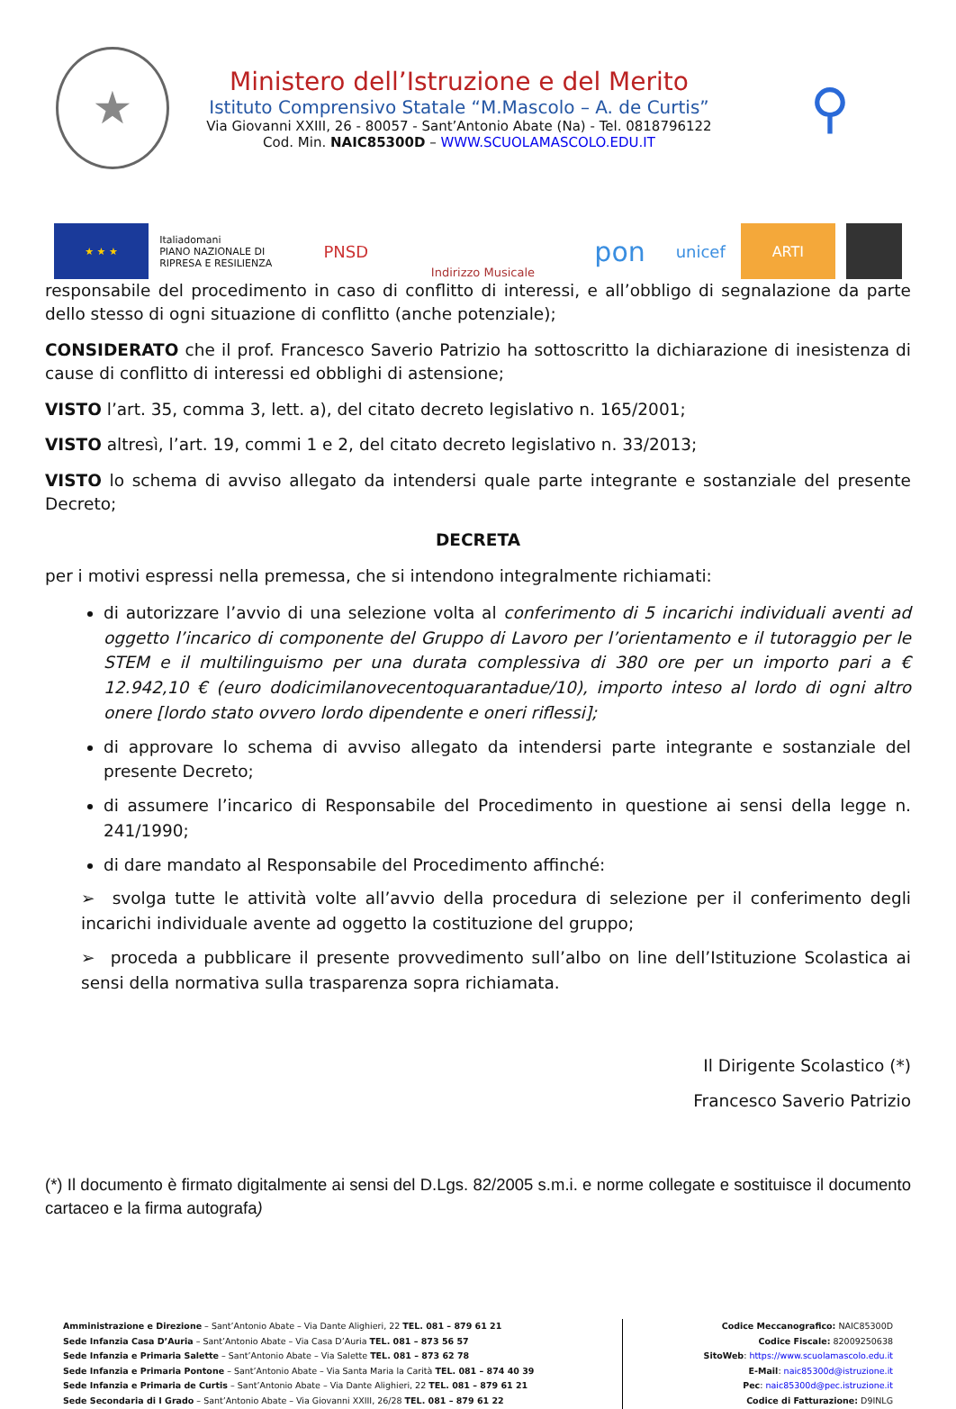★
Ministero dell’Istruzione e del Merito
Istituto Comprensivo Statale “M.Mascolo – A. de Curtis”
Via Giovanni XXIII, 26 - 80057 - Sant’Antonio Abate (Na) - Tel. 0818796122
Cod. Min. NAIC85300D – WWW.SCUOLAMASCOLO.EDU.IT
⚲
★ ★ ★
Italiadomani
PIANO NAZIONALE DI RIPRESA E RESILIENZA
PNSD
Indirizzo Musicale
pon
unicef
ARTI
responsabile del procedimento in caso di conflitto di interessi, e all’obbligo di segnalazione da parte dello stesso di ogni situazione di conflitto (anche potenziale);
CONSIDERATO che il prof. Francesco Saverio Patrizio ha sottoscritto la dichiarazione di inesistenza di cause di conflitto di interessi ed obblighi di astensione;
VISTO l’art. 35, comma 3, lett. a), del citato decreto legislativo n. 165/2001;
VISTO altresì, l’art. 19, commi 1 e 2, del citato decreto legislativo n. 33/2013;
VISTO lo schema di avviso allegato da intendersi quale parte integrante e sostanziale del presente Decreto;
DECRETA
per i motivi espressi nella premessa, che si intendono integralmente richiamati:
di autorizzare l’avvio di una selezione volta al conferimento di 5 incarichi individuali aventi ad oggetto l’incarico di componente del Gruppo di Lavoro per l’orientamento e il tutoraggio per le STEM e il multilinguismo per una durata complessiva di 380 ore per un importo pari a € 12.942,10 € (euro dodicimilanovecentoquarantadue/10), importo inteso al lordo di ogni altro onere [lordo stato ovvero lordo dipendente e oneri riflessi];
di approvare lo schema di avviso allegato da intendersi parte integrante e sostanziale del presente Decreto;
di assumere l’incarico di Responsabile del Procedimento in questione ai sensi della legge n. 241/1990;
di dare mandato al Responsabile del Procedimento affinché:
➢ svolga tutte le attività volte all’avvio della procedura di selezione per il conferimento degli incarichi individuale avente ad oggetto la costituzione del gruppo;
➢ proceda a pubblicare il presente provvedimento sull’albo on line dell’Istituzione Scolastica ai sensi della normativa sulla trasparenza sopra richiamata.
Il Dirigente Scolastico (*)
Francesco Saverio Patrizio
(*) Il documento è firmato digitalmente ai sensi del D.Lgs. 82/2005 s.m.i. e norme collegate e sostituisce il documento cartaceo e la firma autografa)
Amministrazione e Direzione – Sant’Antonio Abate – Via Dante Alighieri, 22 TEL. 081 – 879 61 21
Sede Infanzia Casa D’Auria – Sant’Antonio Abate – Via Casa D’Auria TEL. 081 – 873 56 57
Sede Infanzia e Primaria Salette – Sant’Antonio Abate – Via Salette TEL. 081 – 873 62 78
Sede Infanzia e Primaria Pontone – Sant’Antonio Abate – Via Santa Maria la Carità TEL. 081 – 874 40 39
Sede Infanzia e Primaria de Curtis – Sant’Antonio Abate – Via Dante Alighieri, 22 TEL. 081 – 879 61 21
Sede Secondaria di I Grado – Sant’Antonio Abate – Via Giovanni XXIII, 26/28 TEL. 081 – 879 61 22
Codice Meccanografico: NAIC85300D
Codice Fiscale: 82009250638
SitoWeb: https://www.scuolamascolo.edu.it
E-Mail: naic85300d@istruzione.it
Pec: naic85300d@pec.istruzione.it
Codice di Fatturazione: D9INLG